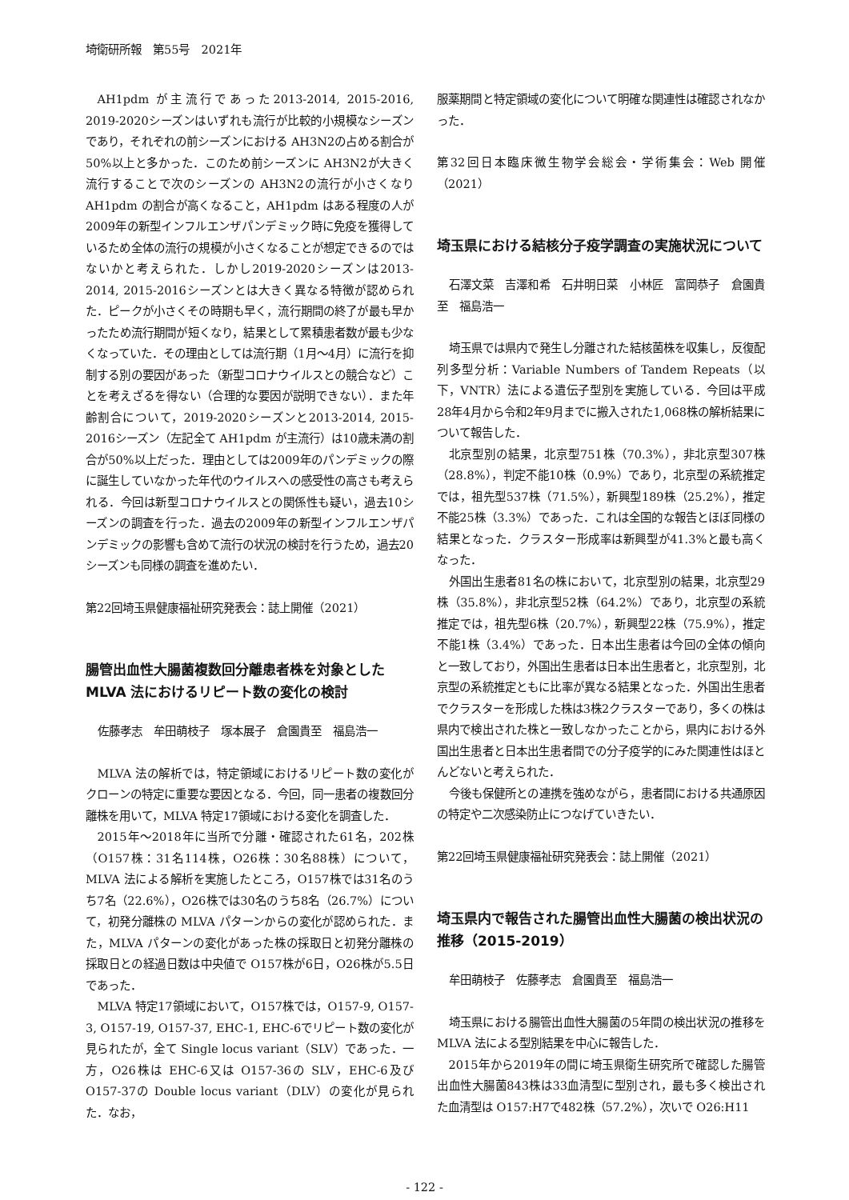埼衛研所報　第55号　2021年
AH1pdm が主流行であった2013-2014, 2015-2016, 2019-2020シーズンはいずれも流行が比較的小規模なシーズンであり，それぞれの前シーズンにおける AH3N2の占める割合が50%以上と多かった．このため前シーズンに AH3N2が大きく流行することで次のシーズンの AH3N2の流行が小さくなり AH1pdm の割合が高くなること，AH1pdm はある程度の人が2009年の新型インフルエンザパンデミック時に免疫を獲得しているため全体の流行の規模が小さくなることが想定できるのではないかと考えられた．しかし2019-2020シーズンは2013-2014, 2015-2016シーズンとは大きく異なる特徴が認められた．ピークが小さくその時期も早く，流行期間の終了が最も早かったため流行期間が短くなり，結果として累積患者数が最も少なくなっていた．その理由としては流行期（1月～4月）に流行を抑制する別の要因があった（新型コロナウイルスとの競合など）ことを考えざるを得ない（合理的な要因が説明できない）．また年齢割合について，2019-2020シーズンと2013-2014, 2015-2016シーズン（左記全て AH1pdm が主流行）は10歳未満の割合が50%以上だった．理由としては2009年のパンデミックの際に誕生していなかった年代のウイルスへの感受性の高さも考えられる．今回は新型コロナウイルスとの関係性も疑い，過去10シーズンの調査を行った．過去の2009年の新型インフルエンザパンデミックの影響も含めて流行の状況の検討を行うため，過去20シーズンも同様の調査を進めたい．
第22回埼玉県健康福祉研究発表会：誌上開催（2021）
腸管出血性大腸菌複数回分離患者株を対象としたMLVA 法におけるリピート数の変化の検討
佐藤孝志　牟田萌枝子　塚本展子　倉園貴至　福島浩一
MLVA 法の解析では，特定領域におけるリピート数の変化がクローンの特定に重要な要因となる．今回，同一患者の複数回分離株を用いて，MLVA 特定17領域における変化を調査した．
2015年～2018年に当所で分離・確認された61名，202株（O157株：31名114株，O26株：30名88株）について，MLVA 法による解析を実施したところ，O157株では31名のうち7名（22.6%），O26株では30名のうち8名（26.7%）について，初発分離株の MLVA パターンからの変化が認められた．また，MLVA パターンの変化があった株の採取日と初発分離株の採取日との経過日数は中央値で O157株が6日，O26株が5.5日であった．
MLVA 特定17領域において，O157株では，O157-9, O157-3, O157-19, O157-37, EHC-1, EHC-6でリピート数の変化が見られたが，全て Single locus variant（SLV）であった．一方，O26株は EHC-6又は O157-36の SLV，EHC-6及び O157-37の Double locus variant（DLV）の変化が見られた．なお，
服薬期間と特定領域の変化について明確な関連性は確認されなかった．
第32回日本臨床微生物学会総会・学術集会：Web 開催（2021）
埼玉県における結核分子疫学調査の実施状況について
石澤文菜　吉澤和希　石井明日菜　小林匠　富岡恭子　倉園貴至　福島浩一
埼玉県では県内で発生し分離された結核菌株を収集し，反復配列多型分析：Variable Numbers of Tandem Repeats（以下，VNTR）法による遺伝子型別を実施している．今回は平成28年4月から令和2年9月までに搬入された1,068株の解析結果について報告した．
北京型別の結果，北京型751株（70.3%），非北京型307株（28.8%），判定不能10株（0.9%）であり，北京型の系統推定では，祖先型537株（71.5%），新興型189株（25.2%），推定不能25株（3.3%）であった．これは全国的な報告とほぼ同様の結果となった．クラスター形成率は新興型が41.3%と最も高くなった．
外国出生患者81名の株において，北京型別の結果，北京型29株（35.8%），非北京型52株（64.2%）であり，北京型の系統推定では，祖先型6株（20.7%），新興型22株（75.9%），推定不能1株（3.4%）であった．日本出生患者は今回の全体の傾向と一致しており，外国出生患者は日本出生患者と，北京型別，北京型の系統推定ともに比率が異なる結果となった．外国出生患者でクラスターを形成した株は3株2クラスターであり，多くの株は県内で検出された株と一致しなかったことから，県内における外国出生患者と日本出生患者間での分子疫学的にみた関連性はほとんどないと考えられた．
今後も保健所との連携を強めながら，患者間における共通原因の特定や二次感染防止につなげていきたい．
第22回埼玉県健康福祉研究発表会：誌上開催（2021）
埼玉県内で報告された腸管出血性大腸菌の検出状況の推移（2015-2019）
牟田萌枝子　佐藤孝志　倉園貴至　福島浩一
埼玉県における腸管出血性大腸菌の5年間の検出状況の推移を MLVA 法による型別結果を中心に報告した．
2015年から2019年の間に埼玉県衛生研究所で確認した腸管出血性大腸菌843株は33血清型に型別され，最も多く検出された血清型は O157:H7で482株（57.2%），次いで O26:H11
- 122 -